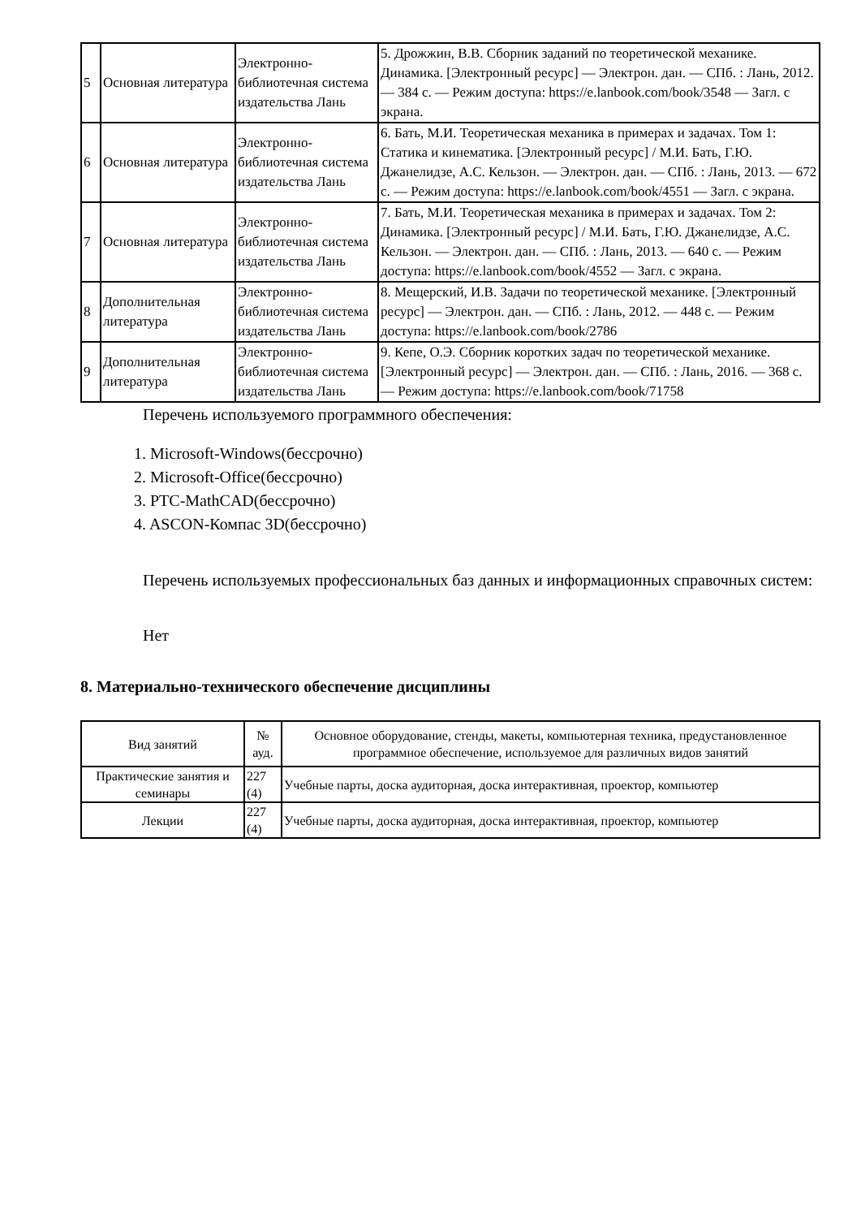| 5 | Основная литература | Электронно-библиотечная система издательства Лань | 5. Дрожжин, В.В. Сборник заданий по теоретической механике. Динамика. [Электронный ресурс] — Электрон. дан. — СПб. : Лань, 2012. — 384 с. — Режим доступа: https://e.lanbook.com/book/3548 — Загл. с экрана. |
| 6 | Основная литература | Электронно-библиотечная система издательства Лань | 6. Бать, М.И. Теоретическая механика в примерах и задачах. Том 1: Статика и кинематика. [Электронный ресурс] / М.И. Бать, Г.Ю. Джанелидзе, А.С. Кельзон. — Электрон. дан. — СПб. : Лань, 2013. — 672 с. — Режим доступа: https://e.lanbook.com/book/4551 — Загл. с экрана. |
| 7 | Основная литература | Электронно-библиотечная система издательства Лань | 7. Бать, М.И. Теоретическая механика в примерах и задачах. Том 2: Динамика. [Электронный ресурс] / М.И. Бать, Г.Ю. Джанелидзе, А.С. Кельзон. — Электрон. дан. — СПб. : Лань, 2013. — 640 с. — Режим доступа: https://e.lanbook.com/book/4552 — Загл. с экрана. |
| 8 | Дополнительная литература | Электронно-библиотечная система издательства Лань | 8. Мещерский, И.В. Задачи по теоретической механике. [Электронный ресурс] — Электрон. дан. — СПб. : Лань, 2012. — 448 с. — Режим доступа: https://e.lanbook.com/book/2786 |
| 9 | Дополнительная литература | Электронно-библиотечная система издательства Лань | 9. Кепе, О.Э. Сборник коротких задач по теоретической механике. [Электронный ресурс] — Электрон. дан. — СПб. : Лань, 2016. — 368 с. — Режим доступа: https://e.lanbook.com/book/71758 |
Перечень используемого программного обеспечения:
1. Microsoft-Windows(бессрочно)
2. Microsoft-Office(бессрочно)
3. PTC-MathCAD(бессрочно)
4. ASCON-Компас 3D(бессрочно)
Перечень используемых профессиональных баз данных и информационных справочных систем:
Нет
8. Материально-технического обеспечение дисциплины
| Вид занятий | № ауд. | Основное оборудование, стенды, макеты, компьютерная техника, предустановленное программное обеспечение, используемое для различных видов занятий |
| --- | --- | --- |
| Практические занятия и семинары | 227 (4) | Учебные парты, доска аудиторная, доска интерактивная, проектор, компьютер |
| Лекции | 227 (4) | Учебные парты, доска аудиторная, доска интерактивная, проектор, компьютер |